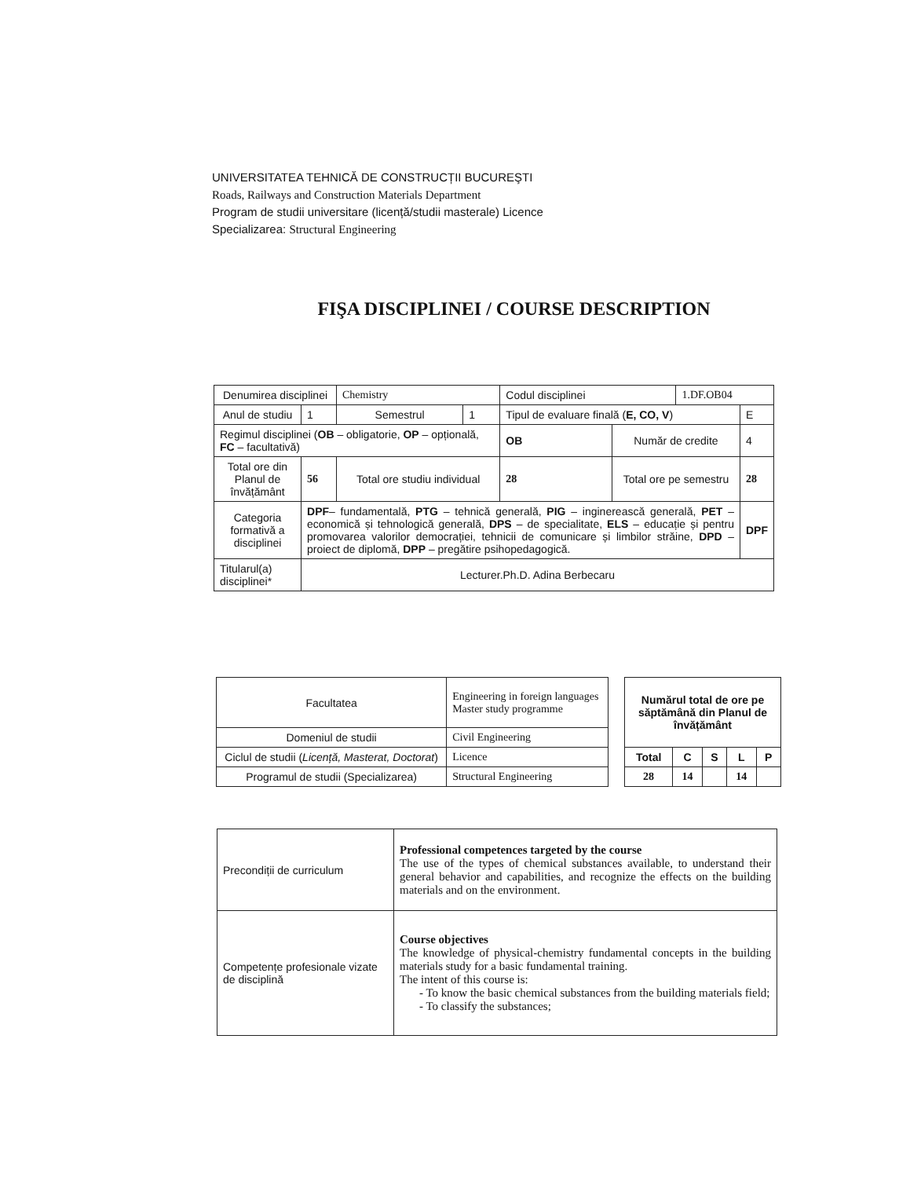UNIVERSITATEA TEHNICĂ DE CONSTRUCȚII BUCUREŞTI
Roads, Railways and Construction Materials Department
Program de studii universitare (licență/studii masterale) Licence
Specializarea: Structural Engineering
FIŞA DISCIPLINEI / COURSE DESCRIPTION
| Denumirea disciplinei | | Chemistry | | Codul disciplinei | | 1.DF.OB04 | |
| Anul de studiu | 1 | Semestrul | 1 | Tipul de evaluare finală ( E, CO, V ) | | | E |
| Regimul disciplinei ( OB – obligatorie, OP – opțională, FC – facultativă) | | | | OB | Număr de credite | | 4 |
| Total ore din Planul de învățământ | 56 | Total ore studiu individual | | 28 | Total ore pe semestru | | 28 |
| Categoria formativă a disciplinei | DPF – fundamentală, PTG – tehnică generală, PIG – inginerească generală, PET – economică și tehnologică generală, DPS – de specialitate, ELS – educație și pentru promovarea valorilor democrației, tehnicii de comunicare și limbilor străine, DPD – proiect de diplomă, DPP – pregătire psihopedagogică. | | | | | | DPF |
| Titularul(a) disciplinei* | Lecturer.Ph.D. Adina Berbecaru | | | | | | |
| Facultatea | Engineering in foreign languages Master study programme |
| Domeniul de studii | Civil Engineering |
| Ciclul de studii ( Licență, Masterat, Doctorat ) | Licence |
| Programul de studii (Specializarea) | Structural Engineering |
| Numărul total de ore pe săptămână din Planul de învățământ | | | | |
| --- | --- | --- | --- | --- |
| Total | C | S | L | P |
| 28 | 14 | | 14 | |
| Precondiții de curriculum | Professional competences targeted by the course The use of the types of chemical substances available, to understand their general behavior and capabilities, and recognize the effects on the building materials and on the environment. |
| Competențe profesionale vizate de disciplină | Course objectives The knowledge of physical-chemistry fundamental concepts in the building materials study for a basic fundamental training. The intent of this course is: - To know the basic chemical substances from the building materials field; - To classify the substances; |